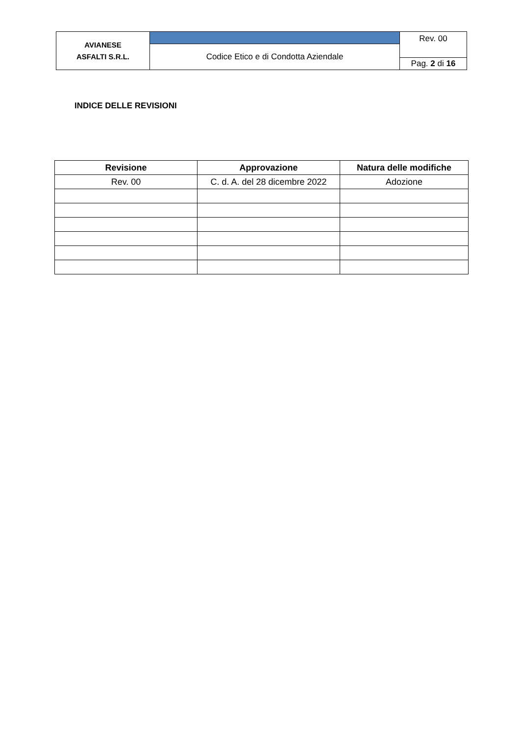| AVIANESE ASFALTI S.R.L. | | Rev. 00 |
| | Codice Etico e di Condotta Aziendale | |
| | | Pag. 2 di 16 |
INDICE DELLE REVISIONI
| Revisione | Approvazione | Natura delle modifiche |
| --- | --- | --- |
| Rev. 00 | C. d. A. del 28 dicembre 2022 | Adozione |